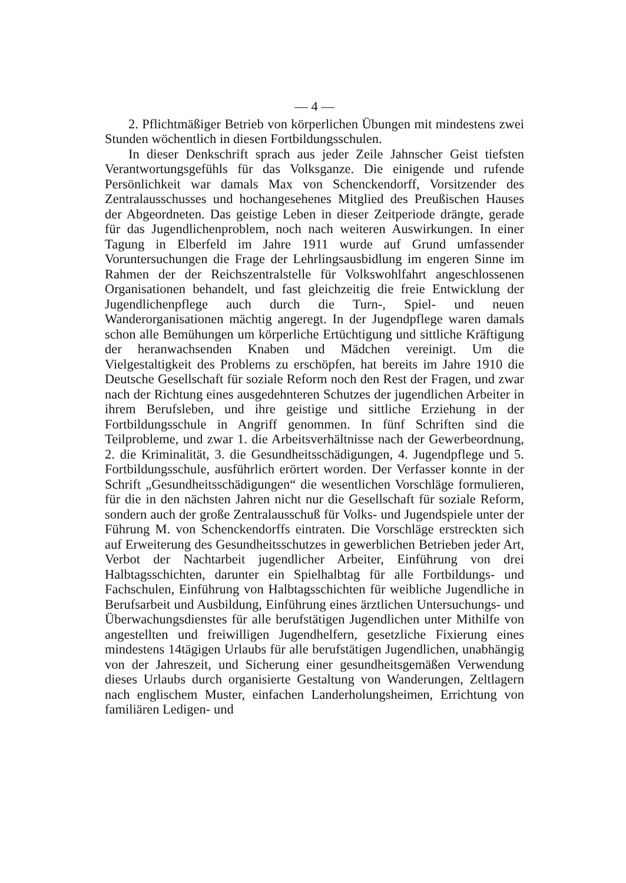— 4 —
2. Pflichtmäßiger Betrieb von körperlichen Übungen mit mindestens zwei Stunden wöchentlich in diesen Fortbildungsschulen.
In dieser Denkschrift sprach aus jeder Zeile Jahnscher Geist tiefsten Verantwortungsgefühls für das Volksganze. Die einigende und rufende Persönlichkeit war damals Max von Schenckendorff, Vorsitzender des Zentralausschusses und hochangesehenes Mitglied des Preußischen Hauses der Abgeordneten. Das geistige Leben in dieser Zeitperiode drängte, gerade für das Jugendlichenproblem, noch nach weiteren Auswirkungen. In einer Tagung in Elberfeld im Jahre 1911 wurde auf Grund umfassender Voruntersuchungen die Frage der Lehrlingsausbidlung im engeren Sinne im Rahmen der der Reichszentralstelle für Volkswohlfahrt angeschlossenen Organisationen behandelt, und fast gleichzeitig die freie Entwicklung der Jugendlichenpflege auch durch die Turn-, Spiel- und neuen Wanderorganisationen mächtig angeregt. In der Jugendpflege waren damals schon alle Bemühungen um körperliche Ertüchtigung und sittliche Kräftigung der heranwachsenden Knaben und Mädchen vereinigt. Um die Vielgestaltigkeit des Problems zu erschöpfen, hat bereits im Jahre 1910 die Deutsche Gesellschaft für soziale Reform noch den Rest der Fragen, und zwar nach der Richtung eines ausgedehnteren Schutzes der jugendlichen Arbeiter in ihrem Berufsleben, und ihre geistige und sittliche Erziehung in der Fortbildungsschule in Angriff genommen. In fünf Schriften sind die Teilprobleme, und zwar 1. die Arbeitsverhältnisse nach der Gewerbeordnung, 2. die Kriminalität, 3. die Gesundheitsschädigungen, 4. Jugendpflege und 5. Fortbildungsschule, ausführlich erörtert worden. Der Verfasser konnte in der Schrift „Gesundheitsschädigungen“ die wesentlichen Vorschläge formulieren, für die in den nächsten Jahren nicht nur die Gesellschaft für soziale Reform, sondern auch der große Zentralausschuß für Volks- und Jugendspiele unter der Führung M. von Schenckendorffs eintraten. Die Vorschläge erstreckten sich auf Erweiterung des Gesundheitsschutzes in gewerblichen Betrieben jeder Art, Verbot der Nachtarbeit jugendlicher Arbeiter, Einführung von drei Halbtagsschichten, darunter ein Spielhalbtag für alle Fortbildungs- und Fachschulen, Einführung von Halbtagsschichten für weibliche Jugendliche in Berufsarbeit und Ausbildung, Einführung eines ärztlichen Untersuchungs- und Überwachungsdienstes für alle berufstätigen Jugendlichen unter Mithilfe von angestellten und freiwilligen Jugendhelfern, gesetzliche Fixierung eines mindestens 14tägigen Urlaubs für alle berufstätigen Jugendlichen, unabhängig von der Jahreszeit, und Sicherung einer gesundheitsgemäßen Verwendung dieses Urlaubs durch organisierte Gestaltung von Wanderungen, Zeltlagern nach englischem Muster, einfachen Landerholungsheimen, Errichtung von familiären Ledigen- und